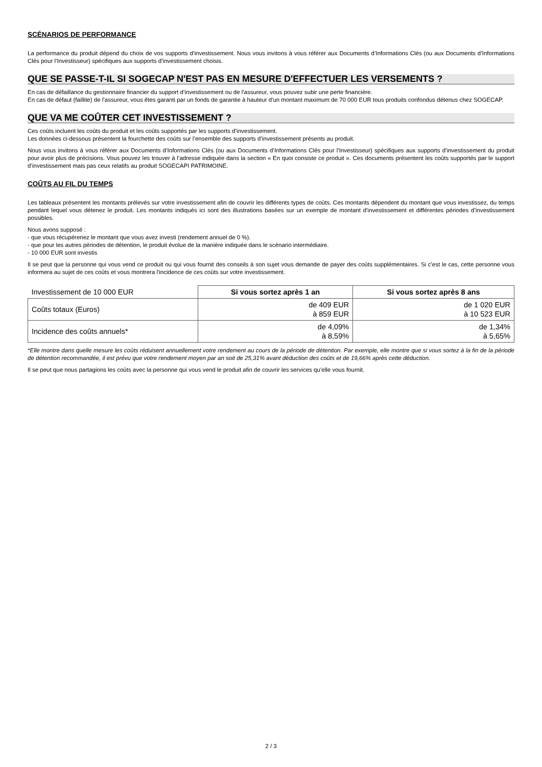SCÉNARIOS DE PERFORMANCE
La performance du produit dépend du choix de vos supports d’investissement. Nous vous invitons à vous référer aux Documents d’Informations Clés (ou aux Documents d’Informations Clés pour l’Investisseur) spécifiques aux supports d’investissement choisis.
QUE SE PASSE-T-IL SI SOGECAP N'EST PAS EN MESURE D'EFFECTUER LES VERSEMENTS ?
En cas de défaillance du gestionnaire financier du support d’investissement ou de l'assureur, vous pouvez subir une perte financière.
En cas de défaut (faillite) de l’assureur, vous êtes garanti par un fonds de garantie à hauteur d'un montant maximum de 70 000 EUR tous produits confondus détenus chez SOGECAP.
QUE VA ME COÛTER CET INVESTISSEMENT ?
Ces coûts incluent les coûts du produit et les coûts supportés par les supports d’investissement.
Les données ci-dessous présentent la fourchette des coûts sur l’ensemble des supports d’investissement présents au produit.
Nous vous invitons à vous référer aux Documents d’Informations Clés (ou aux Documents d’Informations Clés pour l’Investisseur) spécifiques aux supports d’investissement du produit pour avoir plus de précisions. Vous pouvez les trouver à l’adresse indiquée dans la section « En quoi consiste ce produit ». Ces documents présentent les coûts supportés par le support d’investissement mais pas ceux relatifs au produit SOGECAPI PATRIMOINE.
COÛTS AU FIL DU TEMPS
Les tableaux présentent les montants prélevés sur votre investissement afin de couvrir les différents types de coûts. Ces montants dépendent du montant que vous investissez, du temps pendant lequel vous détenez le produit. Les montants indiqués ici sont des illustrations basées sur un exemple de montant d’investissement et différentes périodes d’investissement possibles.
Nous avons supposé :
- que vous récupéreriez le montant que vous avez investi (rendement annuel de 0 %).
- que pour les autres périodes de détention, le produit évolue de la manière indiquée dans le scénario intermédiaire.
- 10 000 EUR sont investis
Il se peut que la personne qui vous vend ce produit ou qui vous fournit des conseils à son sujet vous demande de payer des coûts supplémentaires. Si c'est le cas, cette personne vous informera au sujet de ces coûts et vous montrera l'incidence de ces coûts sur votre investissement.
| Investissement de 10 000 EUR | Si vous sortez après 1 an | Si vous sortez après 8 ans |
| Coûts totaux (Euros) | de 409 EUR à 859 EUR | de 1 020 EUR à 10 523 EUR |
| Incidence des coûts annuels* | de 4,09% à 8,59% | de 1,34% à 5,65% |
*Elle montre dans quelle mesure les coûts réduisent annuellement votre rendement au cours de la période de détention. Par exemple, elle montre que si vous sortez à la fin de la période de détention recommandée, il est prévu que votre rendement moyen par an soit de 25,31% avant déduction des coûts et de 19,66% après cette déduction.
Il se peut que nous partagions les coûts avec la personne qui vous vend le produit afin de couvrir les services qu’elle vous fournit.
2 / 3